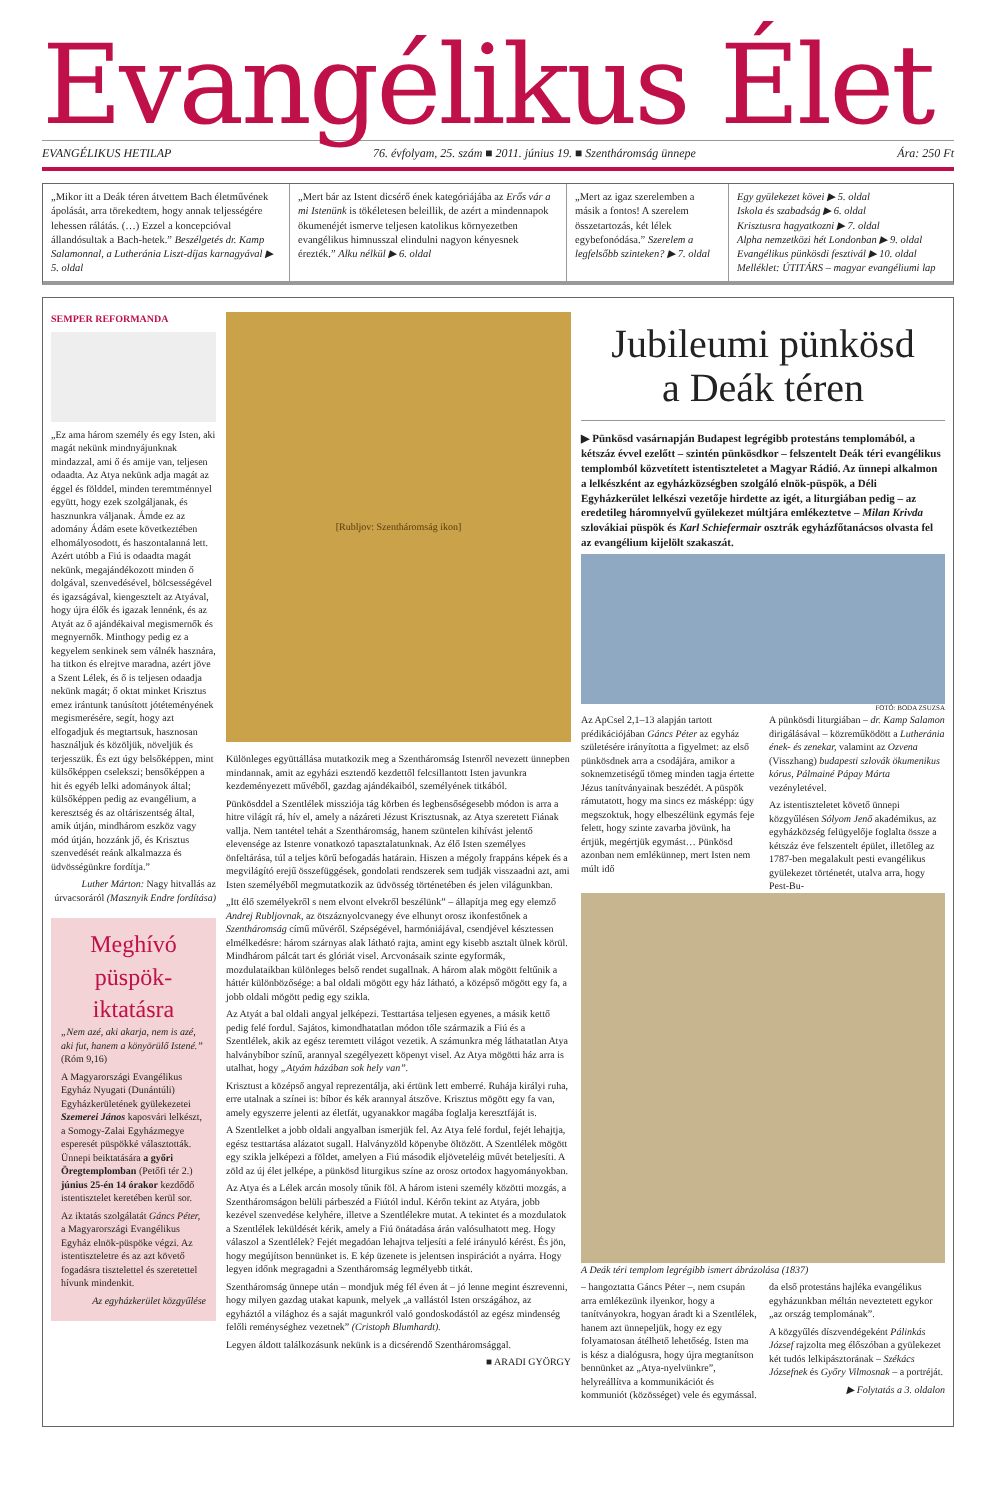Evangélikus Élet
EVANGÉLIKUS HETILAP 76. évfolyam, 25. szám ■ 2011. június 19. ■ Szentháromság ünnepe Ára: 250 Ft
„Mikor itt a Deák téren átvettem Bach életművének ápolását, arra törekedtem, hogy annak teljességére lehessen rálátás. (…) Ezzel a koncepcióval állandósultak a Bach-hetek.” Beszélgetés dr. Kamp Salamonnal, a Lutheránia Liszt-díjas karnagyával ▶ 5. oldal
„Mert bár az Istent dicsérő ének kategóriájába az Erős vár a mi Istenünk is tökéletesen beleillik, de azért a mindennapok ökumenéjét ismerve teljesen katolikus környezetben evangélikus himnusszal elindulni nagyon kényesnek érezték.” Alku nélkül ▶ 6. oldal
„Mert az igaz szerelemben a másik a fontos! A szerelem összetartozás, két lélek egybefonódása.” Szerelem a legfelsőbb szinteken? ▶ 7. oldal
Egy gyülekezet kövei ▶ 5. oldal
Iskola és szabadság ▶ 6. oldal
Krisztusra hagyatkozni ▶ 7. oldal
Alpha nemzetközi hét Londonban ▶ 9. oldal
Evangélikus pünkösdi fesztivál ▶ 10. oldal
Melléklet: ÚTITÁRS – magyar evangéliumi lap
SEMPER REFORMANDA
„Ez ama három személy és egy Isten, aki magát nekünk mindnyájunknak mindazzal, ami ő és amije van, teljesen odaadta. Az Atya nekünk adja magát az éggel és földdel, minden teremtménnyel együtt, hogy ezek szolgáljanak, és hasznunkra váljanak. Ámde ez az adomány Ádám esete következtében elhomályosodott, és haszontalanná lett. Azért utóbb a Fiú is odaadta magát nekünk, megajándékozott minden ő dolgával, szenvedésével, bölcsességével és igazságával, kiengesztelt az Atyával, hogy újra élők és igazak lennénk, és az Atyát az ő ajándékaival megismernők és megnyernők. Minthogy pedig ez a kegyelem senkinek sem válnék hasznára, ha titkon és elrejtve maradna, azért jöve a Szent Lélek, és ő is teljesen odaadja nekünk magát; ő oktat minket Krisztus emez irántunk tanúsított jótéteményének megismerésére, segít, hogy azt elfogadjuk és megtartsuk, hasznosan használjuk és közöljük, növeljük és terjesszük. És ezt úgy belsőképpen, mint külsőképpen cselekszi; bensőképpen a hit és egyéb lelki adományok által; külsőképpen pedig az evangélium, a keresztség és az oltáriszentség által, amik útján, mindhárom eszköz vagy mód útján, hozzánk jő, és Krisztus szenvedését reánk alkalmazza és üdvösségünkre fordítja.”
Luther Márton: Nagy hitvallás az úrvacsoráról (Masznyik Endre fordítása)
Meghívó püspök-iktatásra
„Nem azé, aki akarja, nem is azé, aki fut, hanem a könyörülő Istené.” (Róm 9,16)
A Magyarországi Evangélikus Egyház Nyugati (Dunántúli) Egyházkerületének gyülekezetei Szemerei János kaposvári lelkészt, a Somogy-Zalai Egyházmegye esperesét püspökké választották. Ünnepi beiktatására a győri Öregtemplomban (Petőfi tér 2.) június 25-én 14 órakor kezdődő istentisztelet keretében kerül sor.
Az iktatás szolgálatát Gáncs Péter, a Magyarországi Evangélikus Egyház elnök-püspöke végzi. Az istentiszteletre és az azt követő fogadásra tisztelettel és szeretettel hívunk mindenkit.
Az egyházkerület közgyűlése
[Rubljov: Szentháromság ikon]
Különleges együttállása mutatkozik meg a Szentháromság Istenről nevezett ünnepben mindannak, amit az egyházi esztendő kezdettől felcsillantott Isten javunkra kezdeményezett művéből, gazdag ajándékaiból, személyének titkából.
Pünkösddel a Szentlélek missziója tág körben és legbensőségesebb módon is arra a hitre világít rá, hív el, amely a názáreti Jézust Krisztusnak, az Atya szeretett Fiának vallja. Nem tantétel tehát a Szentháromság, hanem szüntelen kihívást jelentő elevensége az Istenre vonatkozó tapasztalatunknak. Az élő Isten személyes önfeltárása, túl a teljes körű befogadás határain. Hiszen a mégoly frappáns képek és a megvilágító erejű összefüggések, gondolati rendszerek sem tudják visszaadni azt, ami Isten személyéből megmutatkozik az üdvösség történetében és jelen világunkban.
„Itt élő személyekről s nem elvont elvekről beszélünk” – állapítja meg egy elemző Andrej Rubljovnak, az ötszáznyolcvanegy éve elhunyt orosz ikonfestőnek a Szentháromság című művéről. Szépségével, harmóniájával, csendjével késztessen elmélkedésre: három szárnyas alak látható rajta, amint egy kisebb asztalt ülnek körül. Mindhárom pálcát tart és glóriát visel. Arcvonásaik szinte egyformák, mozdulataikban különleges belső rendet sugallnak. A három alak mögött feltűnik a háttér különbözősége: a bal oldali mögött egy ház látható, a középső mögött egy fa, a jobb oldali mögött pedig egy szikla.
Az Atyát a bal oldali angyal jelképezi. Testtartása teljesen egyenes, a másik kettő pedig felé fordul. Sajátos, kimondhatatlan módon tőle származik a Fiú és a Szentlélek, akik az egész teremtett világot vezetik. A számunkra még láthatatlan Atya halványbíbor színű, arannyal szegélyezett köpenyt visel. Az Atya mögötti ház arra is utalhat, hogy „Atyám házában sok hely van”.
Krisztust a középső angyal reprezentálja, aki értünk lett emberré. Ruhája királyi ruha, erre utalnak a színei is: bíbor és kék arannyal átszőve. Krisztus mögött egy fa van, amely egyszerre jelenti az életfát, ugyanakkor magába foglalja keresztfáját is.
A Szentlelket a jobb oldali angyalban ismerjük fel. Az Atya felé fordul, fejét lehajtja, egész testtartása alázatot sugall. Halványzöld köpenybe öltözött. A Szentlélek mögött egy szikla jelképezi a földet, amelyen a Fiú második eljöveteléig művét beteljesíti. A zöld az új élet jelképe, a pünkösd liturgikus színe az orosz ortodox hagyományokban.
Az Atya és a Lélek arcán mosoly tűnik föl. A három isteni személy közötti mozgás, a Szentháromságon belüli párbeszéd a Fiútól indul. Kérőn tekint az Atyára, jobb kezével szenvedése kelyhére, illetve a Szentlélekre mutat. A tekintet és a mozdulatok a Szentlélek leküldését kérik, amely a Fiú önátadása árán valósulhatott meg. Hogy válaszol a Szentlélek? Fejét megadóan lehajtva teljesíti a felé irányuló kérést. És jön, hogy megújítson bennünket is. E kép üzenete is jelentsen inspirációt a nyárra. Hogy legyen időnk megragadni a Szentháromság legmélyebb titkát.
Szentháromság ünnepe után – mondjuk még fél éven át – jó lenne megint észrevenni, hogy milyen gazdag utakat kapunk, melyek „a vallástól Isten országához, az egyháztól a világhoz és a saját magunkról való gondoskodástól az egész mindenség felőli reménységhez vezetnek” (Cristoph Blumhardt).
Legyen áldott találkozásunk nekünk is a dicsérendő Szentháromsággal.
■ ARADI GYÖRGY
Jubileumi pünkösd
a Deák téren
▶ Pünkösd vasárnapján Budapest legrégibb protestáns templomából, a kétszáz évvel ezelőtt – szintén pünkösdkor – felszentelt Deák téri evangélikus templomból közvetített istentiszteletet a Magyar Rádió. Az ünnepi alkalmon a lelkészként az egyházközségben szolgáló elnök-püspök, a Déli Egyházkerület lelkészi vezetője hirdette az igét, a liturgiában pedig – az eredetileg háromnyelvű gyülekezet múltjára emlékeztetve – Milan Krivda szlovákiai püspök és Karl Schiefermair osztrák egyházfőtanácsos olvasta fel az evangélium kijelölt szakaszát.
FOTÓ: BODA ZSUZSA
Az ApCsel 2,1–13 alapján tartott prédikációjában Gáncs Péter az egyház születésére irányította a figyelmet: az első pünkösdnek arra a csodájára, amikor a soknemzetiségű tömeg minden tagja értette Jézus tanítványainak beszédét. A püspök rámutatott, hogy ma sincs ez másképp: úgy megszoktuk, hogy elbeszélünk egymás feje felett, hogy szinte zavarba jövünk, ha értjük, megértjük egymást… Pünkösd azonban nem emlékünnep, mert Isten nem múlt idő
A pünkösdi liturgiában – dr. Kamp Salamon dirigálásával – közreműködött a Lutheránia ének- és zenekar, valamint az Ozvena (Visszhang) budapesti szlovák ökumenikus kórus, Pálmainé Pápay Márta vezényletével.
Az istentiszteletet követő ünnepi közgyűlésen Sólyom Jenő akadémikus, az egyházközség felügyelője foglalta össze a kétszáz éve felszentelt épület, illetőleg az 1787-ben megalakult pesti evangélikus gyülekezet történetét, utalva arra, hogy Pest-Bu-
A Deák téri templom legrégibb ismert ábrázolása (1837)
– hangoztatta Gáncs Péter –, nem csupán arra emlékezünk ilyenkor, hogy a tanítványokra, hogyan áradt ki a Szentlélek, hanem azt ünnepeljük, hogy ez egy folyamatosan átélhető lehetőség. Isten ma is kész a dialógusra, hogy újra megtanítson bennünket az „Atya-nyelvünkre”, helyreállítva a kommunikációt és kommuniót (közösséget) vele és egymással.
da első protestáns hajléka evangélikus egyházunkban méltán neveztetett egykor „az ország templomának”.
A közgyűlés díszvendégeként Pálinkás József rajzolta meg élőszóban a gyülekezet két tudós lelkipásztorának – Székács Józsefnek és Győry Vilmosnak – a portréját.
▶ Folytatás a 3. oldalon